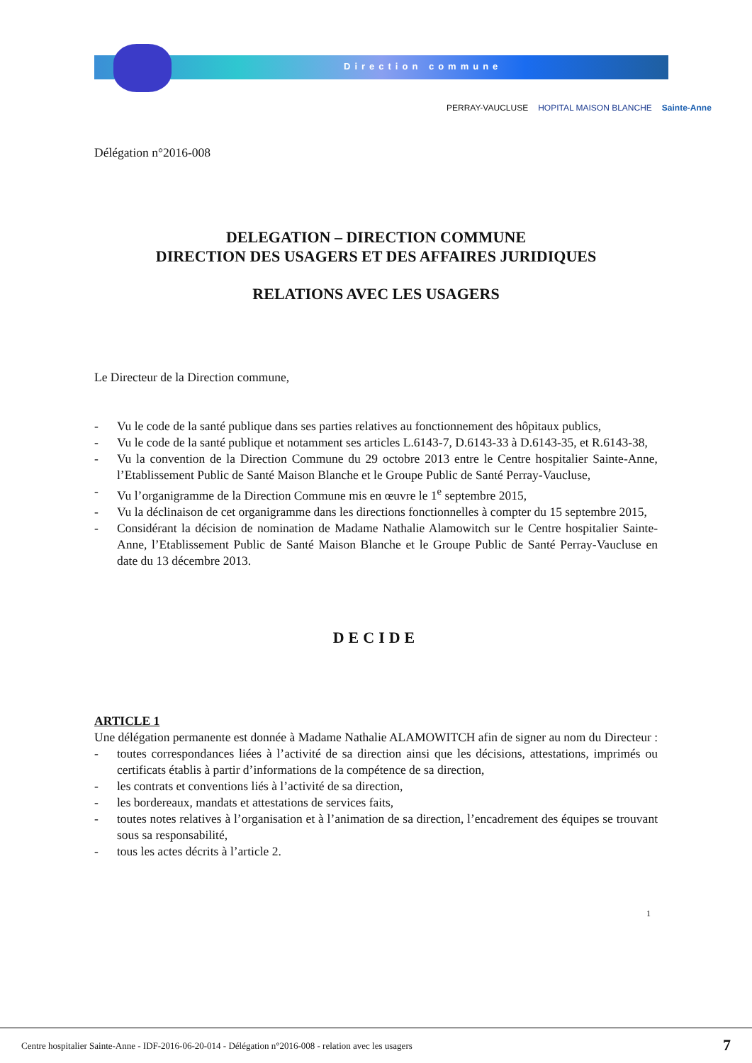Direction commune
PERRAY-VAUCLUSE HOPITAL MAISON BLANCHE Sainte-Anne
Délégation n°2016-008
DELEGATION – DIRECTION COMMUNE
DIRECTION DES USAGERS ET DES AFFAIRES JURIDIQUES
RELATIONS AVEC LES USAGERS
Le Directeur de la Direction commune,
- Vu le code de la santé publique dans ses parties relatives au fonctionnement des hôpitaux publics,
- Vu le code de la santé publique et notamment ses articles L.6143-7, D.6143-33 à D.6143-35, et R.6143-38,
- Vu la convention de la Direction Commune du 29 octobre 2013 entre le Centre hospitalier Sainte-Anne, l’Etablissement Public de Santé Maison Blanche et le Groupe Public de Santé Perray-Vaucluse,
- Vu l’organigramme de la Direction Commune mis en œuvre le 1<sup>e</sup> septembre 2015,
- Vu la déclinaison de cet organigramme dans les directions fonctionnelles à compter du 15 septembre 2015,
- Considérant la décision de nomination de Madame Nathalie Alamowitch sur le Centre hospitalier Sainte-Anne, l’Etablissement Public de Santé Maison Blanche et le Groupe Public de Santé Perray-Vaucluse en date du 13 décembre 2013.
DECIDE
ARTICLE 1
Une délégation permanente est donnée à Madame Nathalie ALAMOWITCH afin de signer au nom du Directeur :
- toutes correspondances liées à l’activité de sa direction ainsi que les décisions, attestations, imprimés ou certificats établis à partir d’informations de la compétence de sa direction,
- les contrats et conventions liés à l’activité de sa direction,
- les bordereaux, mandats et attestations de services faits,
- toutes notes relatives à l’organisation et à l’animation de sa direction, l’encadrement des équipes se trouvant sous sa responsabilité,
- tous les actes décrits à l’article 2.
1
Centre hospitalier Sainte-Anne - IDF-2016-06-20-014 - Délégation n°2016-008 - relation avec les usagers
7